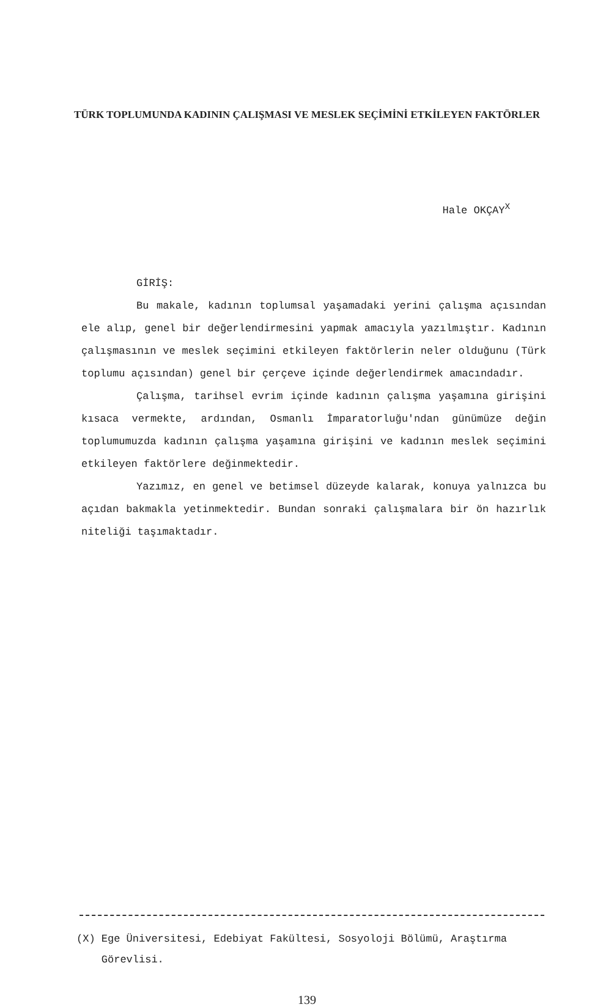TÜRK TOPLUMUNDA KADININ ÇALIŞMASI VE MESLEK SEÇİMİNİ ETKİLEYEN FAKTÖRLER
Hale OKÇAY<sup>X</sup>
GİRİŞ:
Bu makale, kadının toplumsal yaşamadaki yerini çalışma açısından ele alıp, genel bir değerlendirmesini yapmak amacıyla yazılmıştır. Kadının çalışmasının ve meslek seçimini etkileyen faktörlerin neler olduğunu (Türk toplumu açısından) genel bir çerçeve içinde değerlendirmek amacındadır.
Çalışma, tarihsel evrim içinde kadının çalışma yaşamına girişini kısaca vermekte, ardından, Osmanlı İmparatorluğu'ndan günümüze değin toplumumuzda kadının çalışma yaşamına girişini ve kadının meslek seçimini etkileyen faktörlere değinmektedir.
Yazımız, en genel ve betimsel düzeyde kalarak, konuya yalnızca bu açıdan bakmakla yetinmektedir. Bundan sonraki çalışmalara bir ön hazırlık niteliği taşımaktadır.
(X) Ege Üniversitesi, Edebiyat Fakültesi, Sosyoloji Bölümü, Araştırma
Görevlisi.
139